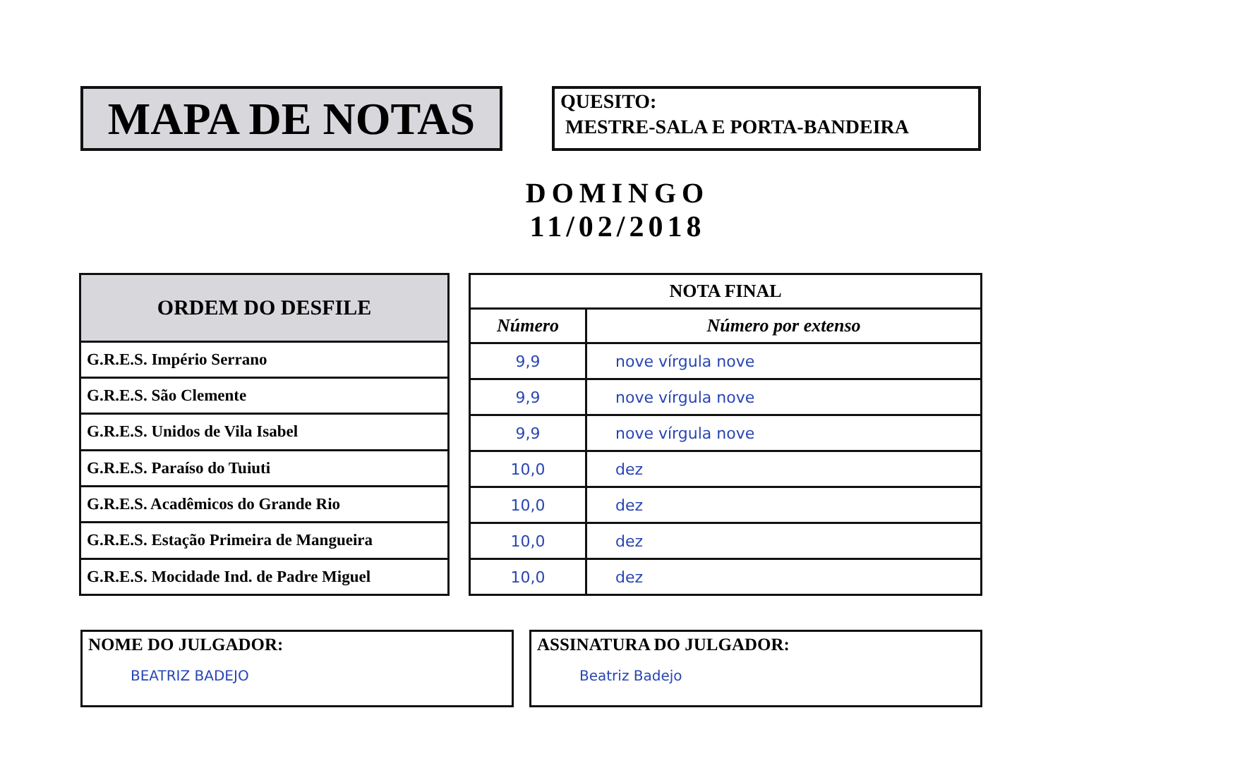MAPA DE NOTAS
QUESITO:
MESTRE-SALA E PORTA-BANDEIRA
DOMINGO
11/02/2018
| ORDEM DO DESFILE |
| --- |
| G.R.E.S. Império Serrano |
| G.R.E.S. São Clemente |
| G.R.E.S. Unidos de Vila Isabel |
| G.R.E.S. Paraíso do Tuiuti |
| G.R.E.S. Acadêmicos do Grande Rio |
| G.R.E.S. Estação Primeira de Mangueira |
| G.R.E.S. Mocidade Ind. de Padre Miguel |
| NOTA FINAL | |
| --- | --- |
| Número | Número por extenso |
| 9,9 | nove vírgula nove |
| 9,9 | nove vírgula nove |
| 9,9 | nove vírgula nove |
| 10,0 | dez |
| 10,0 | dez |
| 10,0 | dez |
| 10,0 | dez |
NOME DO JULGADOR:
BEATRIZ BADEJO
ASSINATURA DO JULGADOR:
Beatriz Badejo